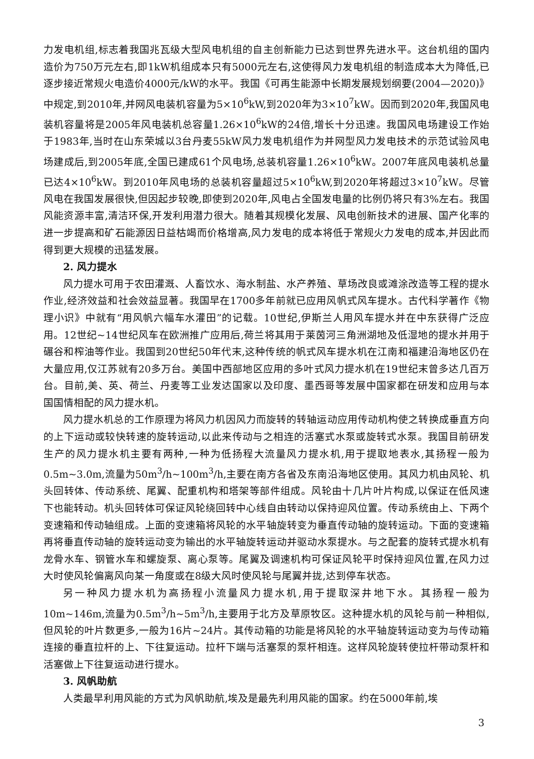力发电机组,标志着我国兆瓦级大型风电机组的自主创新能力已达到世界先进水平。这台机组的国内造价为750万元左右,即1kW机组成本只有5000元左右,这使得风力发电机组的制造成本大为降低,已逐步接近常规火电造价4000元/kW的水平。我国《可再生能源中长期发展规划纲要(2004—2020)》中规定,到2010年,并网风电装机容量为5×10<sup>6</sup>kW,到2020年为3×10<sup>7</sup>kW。因而到2020年,我国风电装机容量将是2005年风电装机总容量1.26×10<sup>6</sup>kW的24倍,增长十分迅速。我国风电场建设工作始于1983年,当时在山东荣城以3台丹麦55kW风力发电机组作为并网型风力发电技术的示范试验风电场建成后,到2005年底,全国已建成61个风电场,总装机容量1.26×10<sup>6</sup>kW。2007年底风电装机总量已达4×10<sup>6</sup>kW。到2010年风电场的总装机容量超过5×10<sup>6</sup>kW,到2020年将超过3×10<sup>7</sup>kW。尽管风电在我国发展很快,但因起步较晚,即使到2020年,风电占全国发电量的比例仍将只有3%左右。我国风能资源丰富,清洁环保,开发利用潜力很大。随着其规模化发展、风电创新技术的进展、国产化率的进一步提高和矿石能源因日益枯竭而价格增高,风力发电的成本将低于常规火力发电的成本,并因此而得到更大规模的迅猛发展。
2. 风力提水
风力提水可用于农田灌溉、人畜饮水、海水制盐、水产养殖、草场改良或滩涂改造等工程的提水作业,经济效益和社会效益显著。我国早在1700多年前就已应用风帆式风车提水。古代科学著作《物理小识》中就有“用风帆六幅车水灌田”的记载。10世纪,伊斯兰人用风车提水并在中东获得广泛应用。12世纪~14世纪风车在欧洲推广应用后,荷兰将其用于莱茵河三角洲湖地及低湿地的提水并用于碾谷和榨油等作业。我国到20世纪50年代末,这种传统的帆式风车提水机在江南和福建沿海地区仍在大量应用,仅江苏就有20多万台。美国中西部地区应用的多叶式风力提水机在19世纪末曾多达几百万台。目前,美、英、荷兰、丹麦等工业发达国家以及印度、墨西哥等发展中国家都在研发和应用与本国国情相配的风力提水机。
风力提水机总的工作原理为将风力机因风力而旋转的转轴运动应用传动机构使之转换成垂直方向的上下运动或较快转速的旋转运动,以此来传动与之相连的活塞式水泵或旋转式水泵。我国目前研发生产的风力提水机主要有两种,一种为低扬程大流量风力提水机,用于提取地表水,其扬程一般为0.5m~3.0m,流量为50m<sup>3</sup>/h~100m<sup>3</sup>/h,主要在南方各省及东南沿海地区使用。其风力机由风轮、机头回转体、传动系统、尾翼、配重机构和塔架等部件组成。风轮由十几片叶片构成,以保证在低风速下也能转动。机头回转体可保证风轮绕回转中心线自由转动以保持迎风位置。传动系统由上、下两个变速箱和传动轴组成。上面的变速箱将风轮的水平轴旋转变为垂直传动轴的旋转运动。下面的变速箱再将垂直传动轴的旋转运动变为输出的水平轴旋转运动并驱动水泵提水。与之配套的旋转式提水机有龙骨水车、钢管水车和螺旋泵、离心泵等。尾翼及调速机构可保证风轮平时保持迎风位置,在风力过大时使风轮偏离风向某一角度或在8级大风时使风轮与尾翼并拢,达到停车状态。
另一种风力提水机为高扬程小流量风力提水机,用于提取深井地下水。其扬程一般为10m~146m,流量为0.5m<sup>3</sup>/h~5m<sup>3</sup>/h,主要用于北方及草原牧区。这种提水机的风轮与前一种相似,但风轮的叶片数更多,一般为16片~24片。其传动箱的功能是将风轮的水平轴旋转运动变为与传动箱连接的垂直拉杆的上、下往复运动。拉杆下端与活塞泵的泵杆相连。这样风轮旋转使拉杆带动泵杆和活塞做上下往复运动进行提水。
3. 风帆助航
人类最早利用风能的方式为风帆助航,埃及是最先利用风能的国家。约在5000年前,埃
3